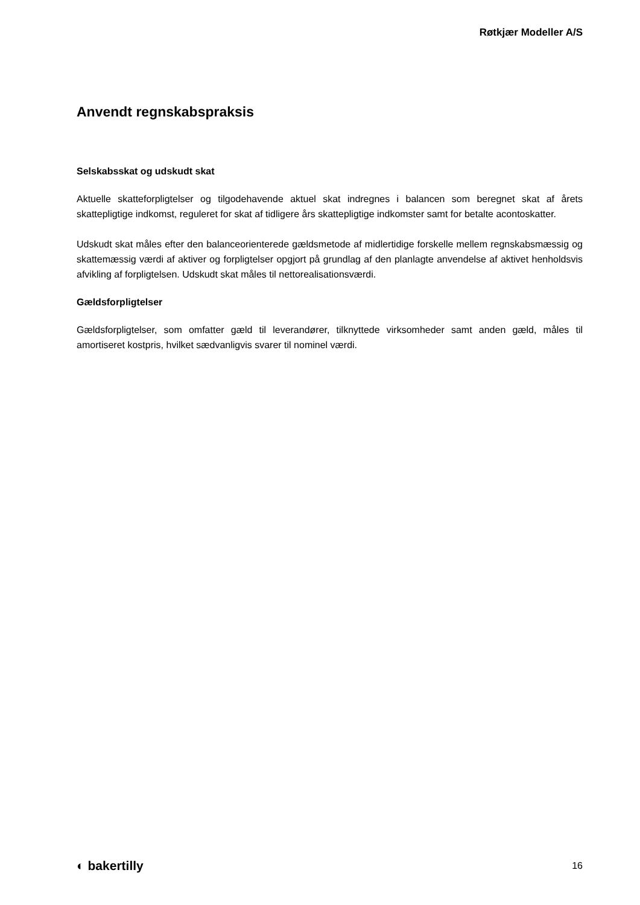Røtkjær Modeller A/S
Anvendt regnskabspraksis
Selskabsskat og udskudt skat
Aktuelle skatteforpligtelser og tilgodehavende aktuel skat indregnes i balancen som beregnet skat af årets skattepligtige indkomst, reguleret for skat af tidligere års skattepligtige indkomster samt for betalte acontoskatter.
Udskudt skat måles efter den balanceorienterede gældsmetode af midlertidige forskelle mellem regnskabsmæssig og skattemæssig værdi af aktiver og forpligtelser opgjort på grundlag af den planlagte anvendelse af aktivet henholdsvis afvikling af forpligtelsen. Udskudt skat måles til nettorealisationsværdi.
Gældsforpligtelser
Gældsforpligtelser, som omfatter gæld til leverandører, tilknyttede virksomheder samt anden gæld, måles til amortiseret kostpris, hvilket sædvanligvis svarer til nominel værdi.
◐ bakertilly 16